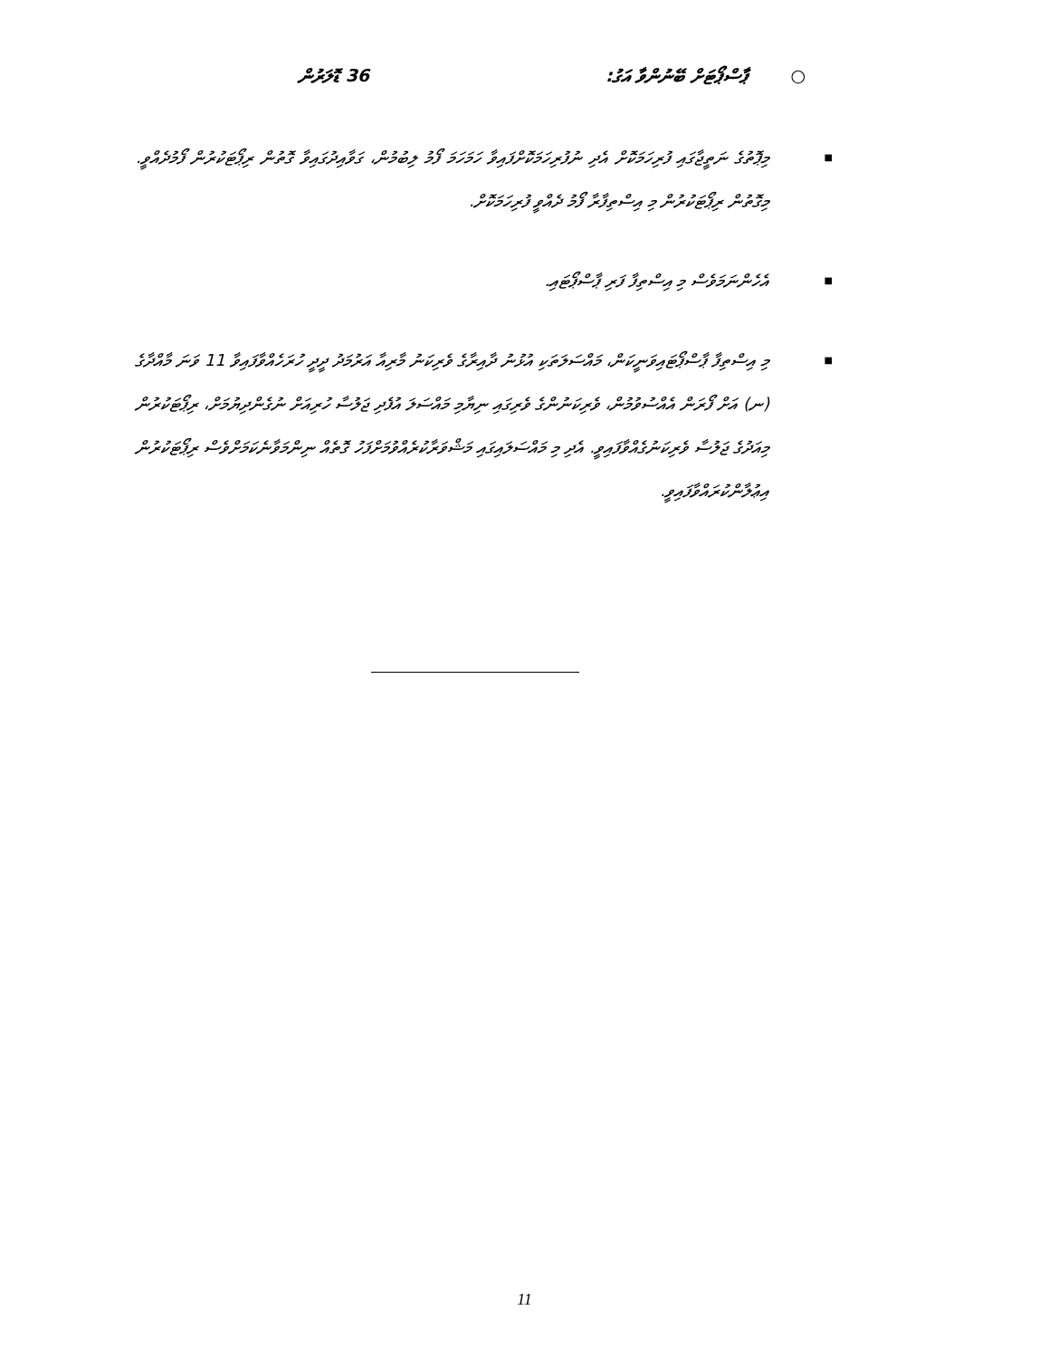○ ޕާސްޕޯޓަށް ބޭނުންވާ އަގު: 36 ޑޮލަރުން
■ މިޕޮތުގެ ނަތީޖާގައި ފުރިހަމަކޮށް އެދި ނުފުރިހަމަކޮށްފައިވާ ހަމަހަމަ ފޯމު ލިބުމުން، ގަވާއިދުގައިވާ ގޮތުން ރިޕޯޓަކުރުން ފޯމުދެއްވީ. މިގޮތުން ރިޕޯޓަކުރުން މި އިސްތިފާރާ ފޯމު ދެއްވީ ފުރިހަމަކޮށް.
■ އެހެންނަމަވެސް މި އިސްތިފާ ފަރި ޕާސްޕޯޓައި.
■ މި އިސްތިފާ ޕާސްޕޯޓައިވަނީކަން، މައްސަލަތަކި އުޅުނު ދާއިރާގެ ވެރިކަނު މާރިއާ އަރުމަދު ދީދީ ހުރަހެއްވާފައިވާ 11 ވަނަ މާއްދާގެ (ނ) އަށް ފޯރަން އެއްސުވުމުން، ވެރިކަނުންގެ ވެރިގައި ނިޔާމި މައްސަލަ އުފެދި ޖަލުސާ ހުރިއަށް ނުގެންދިޔުމަށް، ރިޕޯޓަކުރުން މިއަދުގެ ޖަލުސާ ވެރިކަނުގެއްވާފައިވީ. އެދި މި މައްސަލައިގައި މަޝްވަރާކުރެއްވުމަށްފަހު ގޮތެއް ނިންމަވާނެކަމަށްވެސް ރިޕޯޓަކުރުން އިޢުލާންކުރައްވާފައިވީ.
11